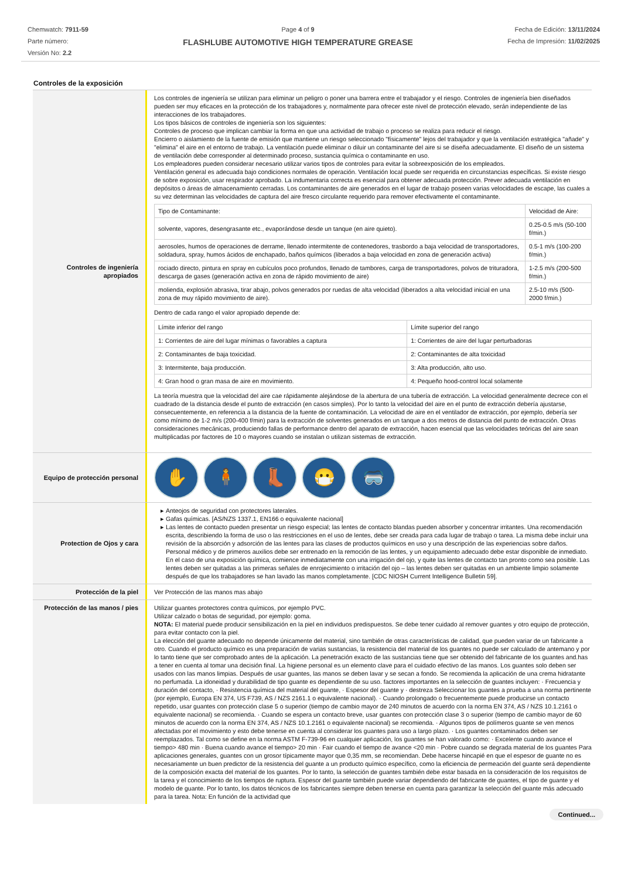Chemwatch: 7911-59
Parte número:
Versión No: 2.2
Page 4 of 9
FLASHLUBE AUTOMOTIVE HIGH TEMPERATURE GREASE
Fecha de Edición: 13/11/2024
Fecha de Impresión: 11/02/2025
Controles de la exposición
Controles de ingeniería apropiados
Los controles de ingeniería se utilizan para eliminar un peligro o poner una barrera entre el trabajador y el riesgo. Controles de ingeniería bien diseñados pueden ser muy eficaces en la protección de los trabajadores y, normalmente para ofrecer este nivel de protección elevado, serán independiente de las interacciones de los trabajadores.
Los tipos básicos de controles de ingeniería son los siguientes:
Controles de proceso que implican cambiar la forma en que una actividad de trabajo o proceso se realiza para reducir el riesgo.
Encierro o aislamiento de la fuente de emisión que mantiene un riesgo seleccionado "físicamente" lejos del trabajador y que la ventilación estratégica "añade" y "elimina" el aire en el entorno de trabajo. La ventilación puede eliminar o diluir un contaminante del aire si se diseña adecuadamente. El diseño de un sistema de ventilación debe corresponder al determinado proceso, sustancia química o contaminante en uso.
Los empleadores pueden considerar necesario utilizar varios tipos de controles para evitar la sobreexposición de los empleados.
Ventilación general es adecuada bajo condiciones normales de operación. Ventilación local puede ser requerida en circunstancias específicas. Si existe riesgo de sobre exposición, usar respirador aprobado. La indumentaria correcta es esencial para obtener adecuada protección. Prever adecuada ventilación en depósitos o áreas de almacenamiento cerradas. Los contaminantes de aire generados en el lugar de trabajo poseen varias velocidades de escape, las cuales a su vez determinan las velocidades de captura del aire fresco circulante requerido para remover efectivamente el contaminante.
| Tipo de Contaminante: | Velocidad de Aire: |
| solvente, vapores, desengrasante etc., evaporándose desde un tanque (en aire quieto). | 0.25-0.5 m/s (50-100 f/min.) |
| aerosoles, humos de operaciones de derrame, llenado intermitente de contenedores, trasbordo a baja velocidad de transportadores, soldadura, spray, humos ácidos de enchapado, baños químicos (liberados a baja velocidad en zona de generación activa) | 0.5-1 m/s (100-200 f/min.) |
| rociado directo, pintura en spray en cubículos poco profundos, llenado de tambores, carga de transportadores, polvos de trituradora, descarga de gases (generación activa en zona de rápido movimiento de aire) | 1-2.5 m/s (200-500 f/min.) |
| molienda, explosión abrasiva, tirar abajo, polvos generados por ruedas de alta velocidad (liberados a alta velocidad inicial en una zona de muy rápido movimiento de aire). | 2.5-10 m/s (500-2000 f/min.) |
Dentro de cada rango el valor apropiado depende de:
| Límite inferior del rango | Límite superior del rango |
| 1: Corrientes de aire del lugar mínimas o favorables a captura | 1: Corrientes de aire del lugar perturbadoras |
| 2: Contaminantes de baja toxicidad. | 2: Contaminantes de alta toxicidad |
| 3: Intermitente, baja producción. | 3: Alta producción, alto uso. |
| 4: Gran hood o gran masa de aire en movimiento. | 4: Pequeño hood-control local solamente |
La teoría muestra que la velocidad del aire cae rápidamente alejándose de la abertura de una tubería de extracción. La velocidad generalmente decrece con el cuadrado de la distancia desde el punto de extracción (en casos simples). Por lo tanto la velocidad del aire en el punto de extracción debería ajustarse, consecuentemente, en referencia a la distancia de la fuente de contaminación. La velocidad de aire en el ventilador de extracción, por ejemplo, debería ser como mínimo de 1-2 m/s (200-400 f/min) para la extracción de solventes generados en un tanque a dos metros de distancia del punto de extracción. Otras consideraciones mecánicas, produciendo fallas de performance dentro del aparato de extracción, hacen esencial que las velocidades teóricas del aire sean multiplicadas por factores de 10 o mayores cuando se instalan o utilizan sistemas de extracción.
Equipo de protección personal
✋ 🧍 👢 😷 🥽
Protection de Ojos y cara Anteojos de seguridad con protectores laterales.
Gafas químicas. [AS/NZS 1337.1, EN166 o equivalente nacional]
Las lentes de contacto pueden presentar un riesgo especial; las lentes de contacto blandas pueden absorber y concentrar irritantes. Una recomendación escrita, describiendo la forma de uso o las restricciones en el uso de lentes, debe ser creada para cada lugar de trabajo o tarea. La misma debe incluir una revisión de la absorción y adsorción de las lentes para las clases de productos químicos en uso y una descripción de las experiencias sobre daños. Personal médico y de primeros auxilios debe ser entrenado en la remoción de las lentes, y un equipamiento adecuado debe estar disponible de inmediato. En el caso de una exposición química, comience inmediatamente con una irrigación del ojo, y quite las lentes de contacto tan pronto como sea posible. Las lentes deben ser quitadas a las primeras señales de enrojecimiento o irritación del ojo – las lentes deben ser quitadas en un ambiente limpio solamente después de que los trabajadores se han lavado las manos completamente. [CDC NIOSH Current Intelligence Bulletin 59].
Protección de la piel Ver Protección de las manos mas abajo
Protección de las manos / pies
Utilizar guantes protectores contra químicos, por ejemplo PVC.
Utilizar calzado o botas de seguridad, por ejemplo: goma.
NOTA: El material puede producir sensibilización en la piel en individuos predispuestos. Se debe tener cuidado al remover guantes y otro equipo de protección, para evitar contacto con la piel.
La elección del guante adecuado no depende únicamente del material, sino también de otras características de calidad, que pueden variar de un fabricante a otro. Cuando el producto químico es una preparación de varias sustancias, la resistencia del material de los guantes no puede ser calculado de antemano y por lo tanto tiene que ser comprobado antes de la aplicación. La penetración exacto de las sustancias tiene que ser obtenido del fabricante de los guantes and.has a tener en cuenta al tomar una decisión final. La higiene personal es un elemento clave para el cuidado efectivo de las manos. Los guantes solo deben ser usados con las manos limpias. Después de usar guantes, las manos se deben lavar y se secan a fondo. Se recomienda la aplicación de una crema hidratante no perfumada. La idoneidad y durabilidad de tipo guante es dependiente de su uso. factores importantes en la selección de guantes incluyen: · Frecuencia y duración del contacto, · Resistencia química del material del guante, · Espesor del guante y · destreza Seleccionar los guantes a prueba a una norma pertinente (por ejemplo, Europa EN 374, US F739, AS / NZS 2161.1 o equivalente nacional). · Cuando prolongado o frecuentemente puede producirse un contacto repetido, usar guantes con protección clase 5 o superior (tiempo de cambio mayor de 240 minutos de acuerdo con la norma EN 374, AS / NZS 10.1.2161 o equivalente nacional) se recomienda. · Cuando se espera un contacto breve, usar guantes con protección clase 3 o superior (tiempo de cambio mayor de 60 minutos de acuerdo con la norma EN 374, AS / NZS 10.1.2161 o equivalente nacional) se recomienda. · Algunos tipos de polímeros guante se ven menos afectadas por el movimiento y esto debe tenerse en cuenta al considerar los guantes para uso a largo plazo. · Los guantes contaminados deben ser reemplazados. Tal como se define en la norma ASTM F-739-96 en cualquier aplicación, los guantes se han valorado como: · Excelente cuando avance el tiempo> 480 min · Buena cuando avance el tiempo> 20 min · Fair cuando el tiempo de avance <20 min · Pobre cuando se degrada material de los guantes Para aplicaciones generales, guantes con un grosor típicamente mayor que 0,35 mm, se recomiendan. Debe hacerse hincapié en que el espesor de guante no es necesariamente un buen predictor de la resistencia del guante a un producto químico específico, como la eficiencia de permeación del guante será dependiente de la composición exacta del material de los guantes. Por lo tanto, la selección de guantes también debe estar basada en la consideración de los requisitos de la tarea y el conocimiento de los tiempos de ruptura. Espesor del guante también puede variar dependiendo del fabricante de guantes, el tipo de guante y el modelo de guante. Por lo tanto, los datos técnicos de los fabricantes siempre deben tenerse en cuenta para garantizar la selección del guante más adecuado para la tarea. Nota: En función de la actividad que
Continued...